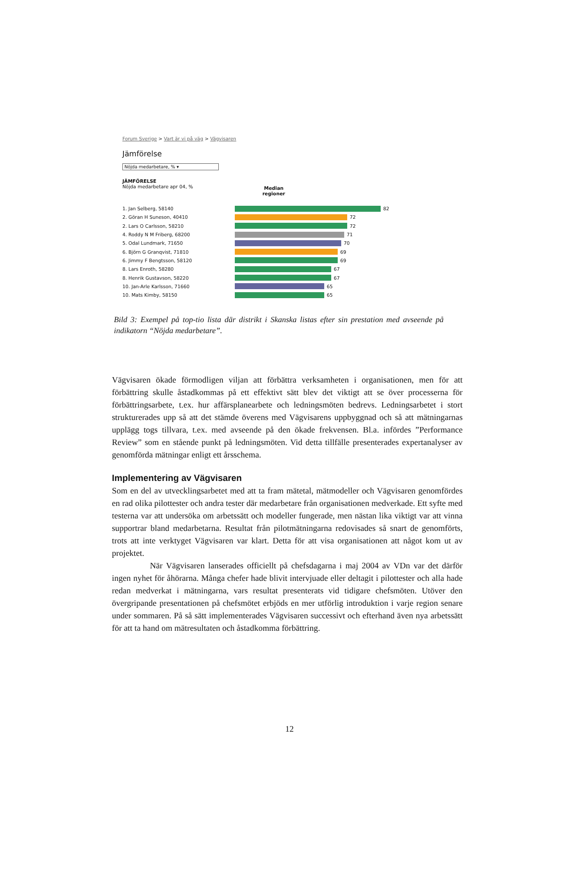Forum Sverige > Vart är vi på väg > Vägvisaren
Jämförelse
Nöjda medarbetare, % ▾
JÄMFÖRELSE
Nöjda medarbetare apr 04, %
Median regioner
1. Jan Selberg, 58140 82
2. Göran H Suneson, 40410 72
2. Lars O Carlsson, 58210 72
4. Roddy N M Friberg, 68200 71
5. Odal Lundmark, 71650 70
6. Björn G Granqvist, 71810 69
6. Jimmy F Bengtsson, 58120 69
8. Lars Enroth, 58280 67
8. Henrik Gustavson, 58220 67
10. Jan-Arle Karlsson, 71660 65
10. Mats Kimby, 58150 65
Bild 3: Exempel på top-tio lista där distrikt i Skanska listas efter sin prestation med avseende på indikatorn “Nöjda medarbetare”.
Vägvisaren ökade förmodligen viljan att förbättra verksamheten i organisationen, men för att förbättring skulle åstadkommas på ett effektivt sätt blev det viktigt att se över processerna för förbättringsarbete, t.ex. hur affärsplanearbete och ledningsmöten bedrevs. Ledningsarbetet i stort strukturerades upp så att det stämde överens med Vägvisarens uppbyggnad och så att mätningarnas upplägg togs tillvara, t.ex. med avseende på den ökade frekvensen. Bl.a. infördes ”Performance Review” som en stående punkt på ledningsmöten. Vid detta tillfälle presenterades expertanalyser av genomförda mätningar enligt ett årsschema.
Implementering av Vägvisaren
Som en del av utvecklingsarbetet med att ta fram mätetal, mätmodeller och Vägvisaren genomfördes en rad olika pilottester och andra tester där medarbetare från organisationen medverkade. Ett syfte med testerna var att undersöka om arbetssätt och modeller fungerade, men nästan lika viktigt var att vinna supportrar bland medarbetarna. Resultat från pilotmätningarna redovisades så snart de genomförts, trots att inte verktyget Vägvisaren var klart. Detta för att visa organisationen att något kom ut av projektet.
När Vägvisaren lanserades officiellt på chefsdagarna i maj 2004 av VDn var det därför ingen nyhet för åhörarna. Många chefer hade blivit intervjuade eller deltagit i pilottester och alla hade redan medverkat i mätningarna, vars resultat presenterats vid tidigare chefsmöten. Utöver den övergripande presentationen på chefsmötet erbjöds en mer utförlig introduktion i varje region senare under sommaren. På så sätt implementerades Vägvisaren successivt och efterhand även nya arbetssätt för att ta hand om mätresultaten och åstadkomma förbättring.
12